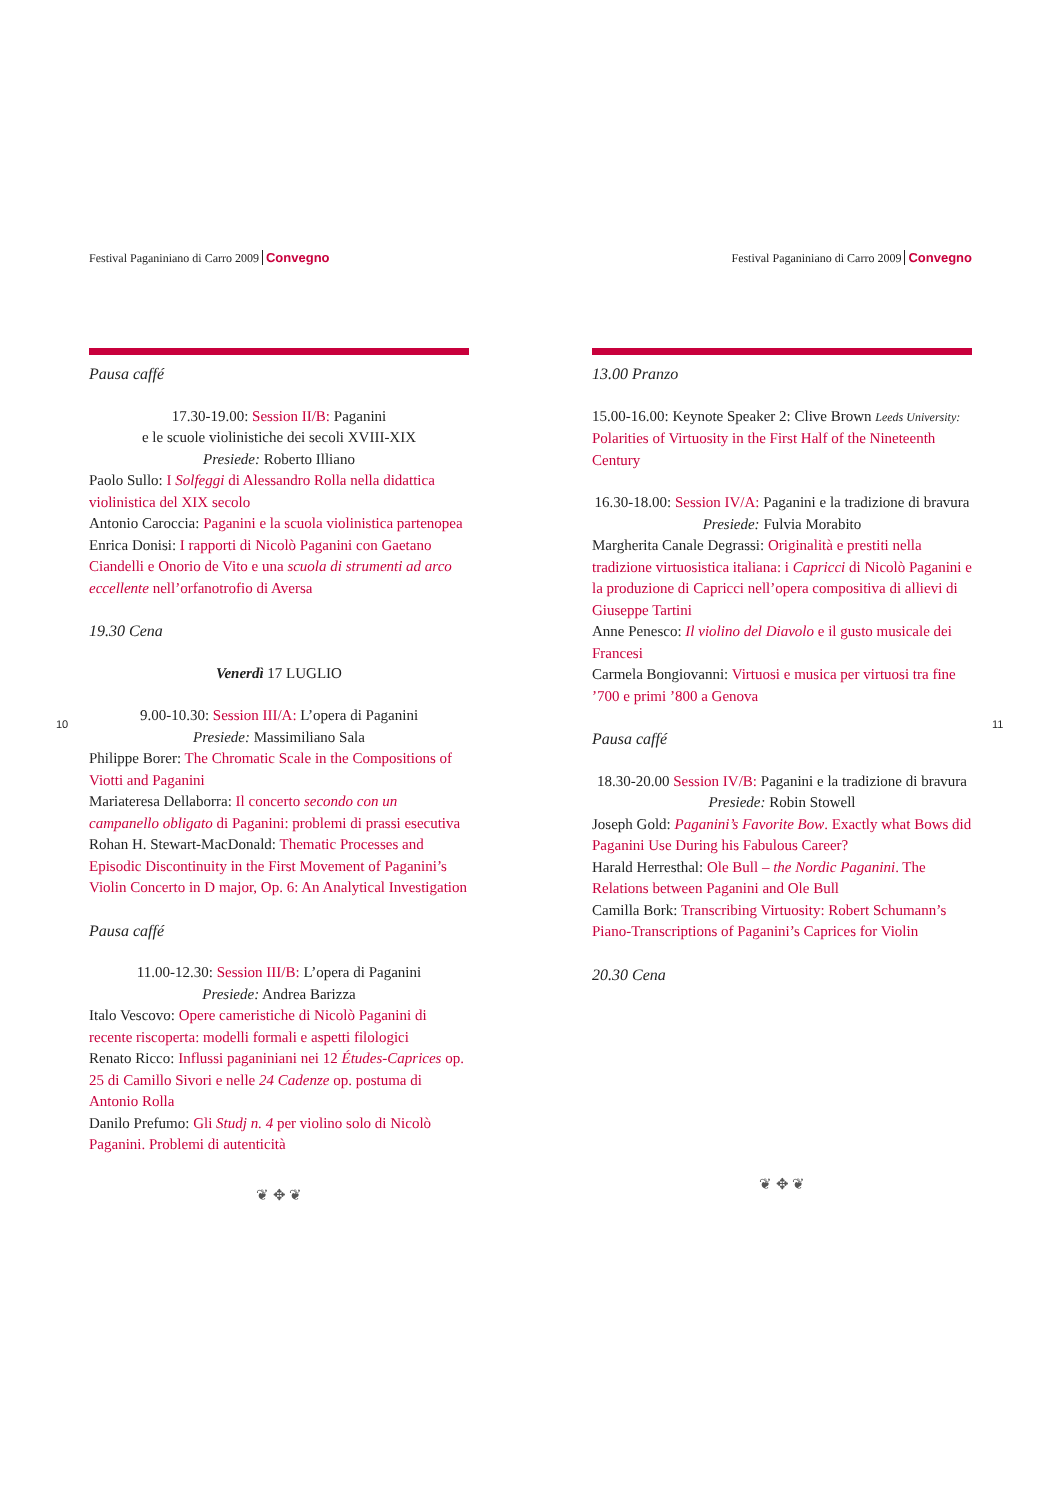Festival Paganiniano di Carro 2009 Convegno
10
Pausa caffé
17.30-19.00: Session II/B: Paganini
e le scuole violinistiche dei secoli XVIII-XIX
Presiede: Roberto Illiano
Paolo Sullo: I Solfeggi di Alessandro Rolla nella didattica violinistica del XIX secolo
Antonio Caroccia: Paganini e la scuola violinistica partenopea
Enrica Donisi: I rapporti di Nicolò Paganini con Gaetano Ciandelli e Onorio de Vito e una scuola di strumenti ad arco eccellente nell’orfanotrofio di Aversa
19.30 Cena
Venerdì 17 LUGLIO
9.00-10.30: Session III/A: L’opera di Paganini
Presiede: Massimiliano Sala
Philippe Borer: The Chromatic Scale in the Compositions of Viotti and Paganini
Mariateresa Dellaborra: Il concerto secondo con un campanello obligato di Paganini: problemi di prassi esecutiva
Rohan H. Stewart-MacDonald: Thematic Processes and Episodic Discontinuity in the First Movement of Paganini’s Violin Concerto in D major, Op. 6: An Analytical Investigation
Pausa caffé
11.00-12.30: Session III/B: L’opera di Paganini
Presiede: Andrea Barizza
Italo Vescovo: Opere cameristiche di Nicolò Paganini di recente riscoperta: modelli formali e aspetti filologici
Renato Ricco: Influssi paganiniani nei 12 Études-Caprices op. 25 di Camillo Sivori e nelle 24 Cadenze op. postuma di Antonio Rolla
Danilo Prefumo: Gli Studj n. 4 per violino solo di Nicolò Paganini. Problemi di autenticità
❦ ✥ ❦
Festival Paganiniano di Carro 2009 Convegno
11
13.00 Pranzo
15.00-16.00: Keynote Speaker 2: Clive Brown Leeds University: Polarities of Virtuosity in the First Half of the Nineteenth Century
16.30-18.00: Session IV/A: Paganini e la tradizione di bravura
Presiede: Fulvia Morabito
Margherita Canale Degrassi: Originalità e prestiti nella tradizione virtuosistica italiana: i Capricci di Nicolò Paganini e la produzione di Capricci nell’opera compositiva di allievi di Giuseppe Tartini
Anne Penesco: Il violino del Diavolo e il gusto musicale dei Francesi
Carmela Bongiovanni: Virtuosi e musica per virtuosi tra fine ’700 e primi ’800 a Genova
Pausa caffé
18.30-20.00 Session IV/B: Paganini e la tradizione di bravura
Presiede: Robin Stowell
Joseph Gold: Paganini’s Favorite Bow. Exactly what Bows did Paganini Use During his Fabulous Career?
Harald Herresthal: Ole Bull – the Nordic Paganini. The Relations between Paganini and Ole Bull
Camilla Bork: Transcribing Virtuosity: Robert Schumann’s Piano-Transcriptions of Paganini’s Caprices for Violin
20.30 Cena
❦ ✥ ❦